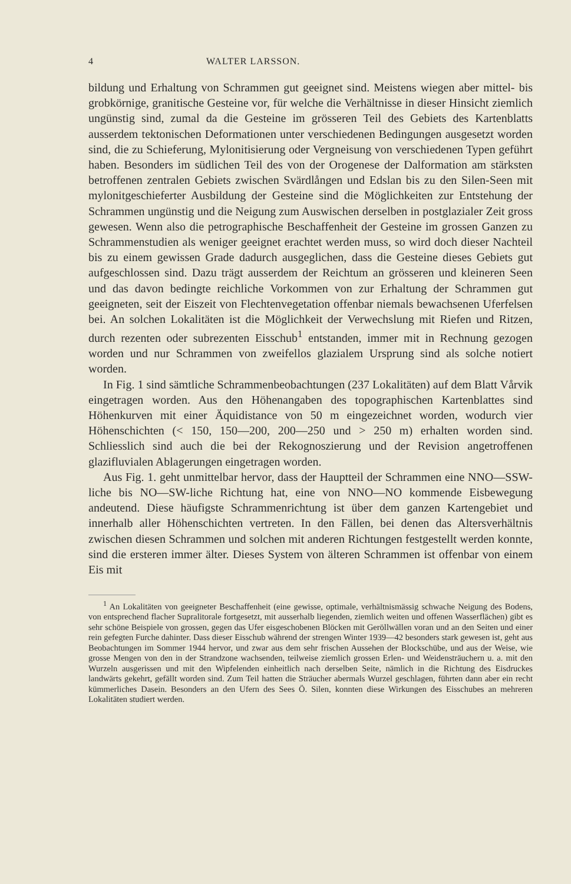4 WALTER LARSSON.
bildung und Erhaltung von Schrammen gut geeignet sind. Meistens wiegen aber mittel- bis grobkörnige, granitische Gesteine vor, für welche die Verhältnisse in dieser Hinsicht ziemlich ungünstig sind, zumal da die Gesteine im grösseren Teil des Gebiets des Kartenblatts ausserdem tektonischen Deformationen unter verschiedenen Bedingungen ausgesetzt worden sind, die zu Schieferung, Mylonitisierung oder Vergneisung von verschiedenen Typen geführt haben. Besonders im südlichen Teil des von der Orogenese der Dalformation am stärksten betroffenen zentralen Gebiets zwischen Svärdlången und Edslan bis zu den Silen-Seen mit mylonitgeschieferter Ausbildung der Gesteine sind die Möglichkeiten zur Entstehung der Schrammen ungünstig und die Neigung zum Auswischen derselben in postglazialer Zeit gross gewesen. Wenn also die petrographische Beschaffenheit der Gesteine im grossen Ganzen zu Schrammenstudien als weniger geeignet erachtet werden muss, so wird doch dieser Nachteil bis zu einem gewissen Grade dadurch ausgeglichen, dass die Gesteine dieses Gebiets gut aufgeschlossen sind. Dazu trägt ausserdem der Reichtum an grösseren und kleineren Seen und das davon bedingte reichliche Vorkommen von zur Erhaltung der Schrammen gut geeigneten, seit der Eiszeit von Flechtenvegetation offenbar niemals bewachsenen Uferfelsen bei. An solchen Lokalitäten ist die Möglichkeit der Verwechslung mit Riefen und Ritzen, durch rezenten oder subrezenten Eisschub<sup>1</sup> entstanden, immer mit in Rechnung gezogen worden und nur Schrammen von zweifellos glazialem Ursprung sind als solche notiert worden.
In Fig. 1 sind sämtliche Schrammenbeobachtungen (237 Lokalitäten) auf dem Blatt Vårvik eingetragen worden. Aus den Höhenangaben des topographischen Kartenblattes sind Höhenkurven mit einer Äquidistance von 50 m eingezeichnet worden, wodurch vier Höhenschichten (< 150, 150—200, 200—250 und > 250 m) erhalten worden sind. Schliesslich sind auch die bei der Rekognoszierung und der Revision angetroffenen glazifluvialen Ablagerungen eingetragen worden.
Aus Fig. 1. geht unmittelbar hervor, dass der Hauptteil der Schrammen eine NNO—SSW-liche bis NO—SW-liche Richtung hat, eine von NNO—NO kommende Eisbewegung andeutend. Diese häufigste Schrammenrichtung ist über dem ganzen Kartengebiet und innerhalb aller Höhenschichten vertreten. In den Fällen, bei denen das Altersverhältnis zwischen diesen Schrammen und solchen mit anderen Richtungen festgestellt werden konnte, sind die ersteren immer älter. Dieses System von älteren Schrammen ist offenbar von einem Eis mit
<sup>1</sup> An Lokalitäten von geeigneter Beschaffenheit (eine gewisse, optimale, verhältnismässig schwache Neigung des Bodens, von entsprechend flacher Supralitorale fortgesetzt, mit ausserhalb liegenden, ziemlich weiten und offenen Wasserflächen) gibt es sehr schöne Beispiele von grossen, gegen das Ufer eisgeschobenen Blöcken mit Geröllwällen voran und an den Seiten und einer rein gefegten Furche dahinter. Dass dieser Eisschub während der strengen Winter 1939—42 besonders stark gewesen ist, geht aus Beobachtungen im Sommer 1944 hervor, und zwar aus dem sehr frischen Aussehen der Blockschübe, und aus der Weise, wie grosse Mengen von den in der Strandzone wachsenden, teilweise ziemlich grossen Erlen- und Weidensträuchern u. a. mit den Wurzeln ausgerissen und mit den Wipfelenden einheitlich nach derselben Seite, nämlich in die Richtung des Eisdruckes landwärts gekehrt, gefällt worden sind. Zum Teil hatten die Sträucher abermals Wurzel geschlagen, führten dann aber ein recht kümmerliches Dasein. Besonders an den Ufern des Sees Ö. Silen, konnten diese Wirkungen des Eisschubes an mehreren Lokalitäten studiert werden.